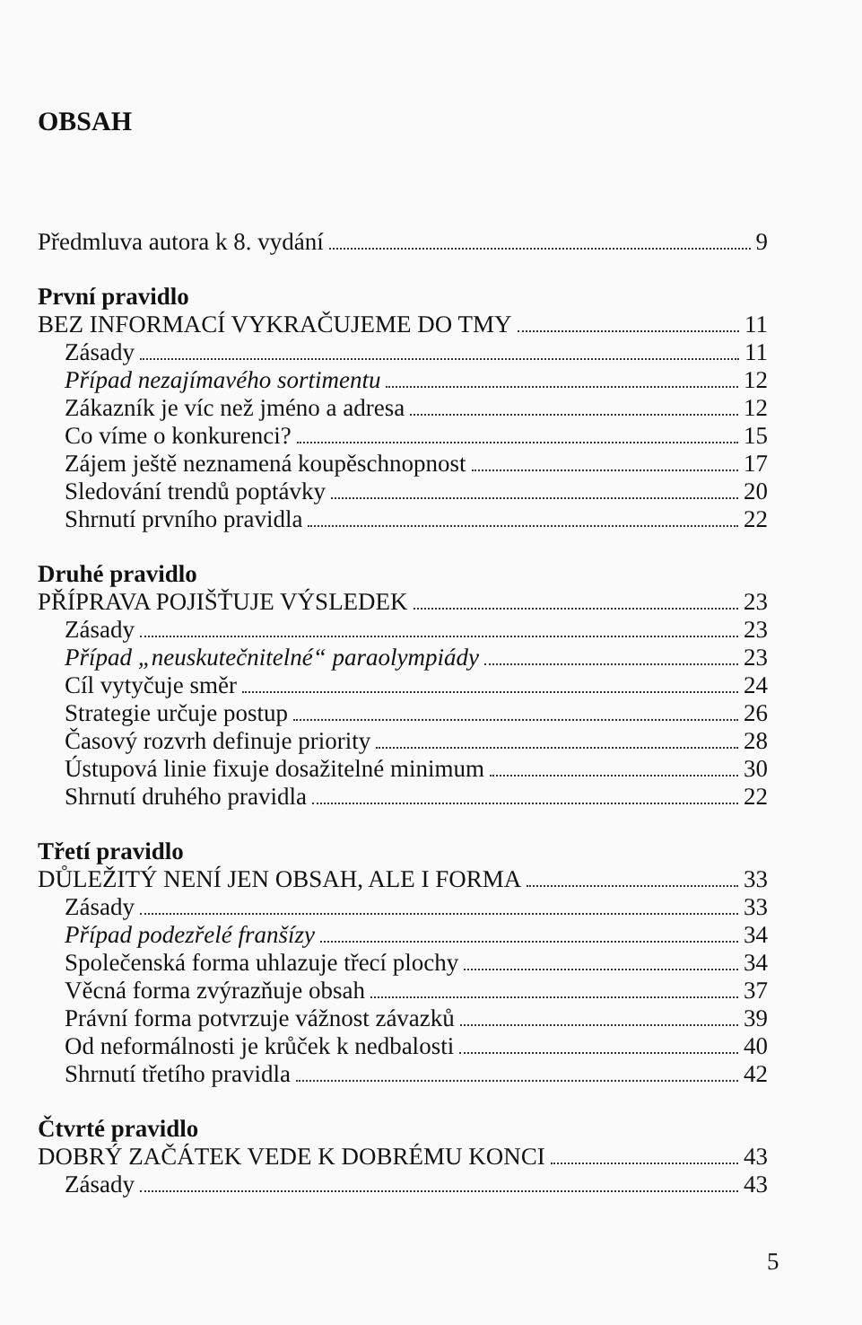OBSAH
Předmluva autora k 8. vydání 9
První pravidlo
BEZ INFORMACÍ VYKRAČUJEME DO TMY 11
Zásady 11
Případ nezajímavého sortimentu 12
Zákazník je víc než jméno a adresa 12
Co víme o konkurenci? 15
Zájem ještě neznamená koupěschnopnost 17
Sledování trendů poptávky 20
Shrnutí prvního pravidla 22
Druhé pravidlo
PŘÍPRAVA POJIŠŤUJE VÝSLEDEK 23
Zásady 23
Případ „neuskutečnitelné“ paraolympiády 23
Cíl vytyčuje směr 24
Strategie určuje postup 26
Časový rozvrh definuje priority 28
Ústupová linie fixuje dosažitelné minimum 30
Shrnutí druhého pravidla 22
Třetí pravidlo
DŮLEŽITÝ NENÍ JEN OBSAH, ALE I FORMA 33
Zásady 33
Případ podezřelé franšízy 34
Společenská forma uhlazuje třecí plochy 34
Věcná forma zvýrazňuje obsah 37
Právní forma potvrzuje vážnost závazků 39
Od neformálnosti je krůček k nedbalosti 40
Shrnutí třetího pravidla 42
Čtvrté pravidlo
DOBRÝ ZAČÁTEK VEDE K DOBRÉMU KONCI 43
Zásady 43
5